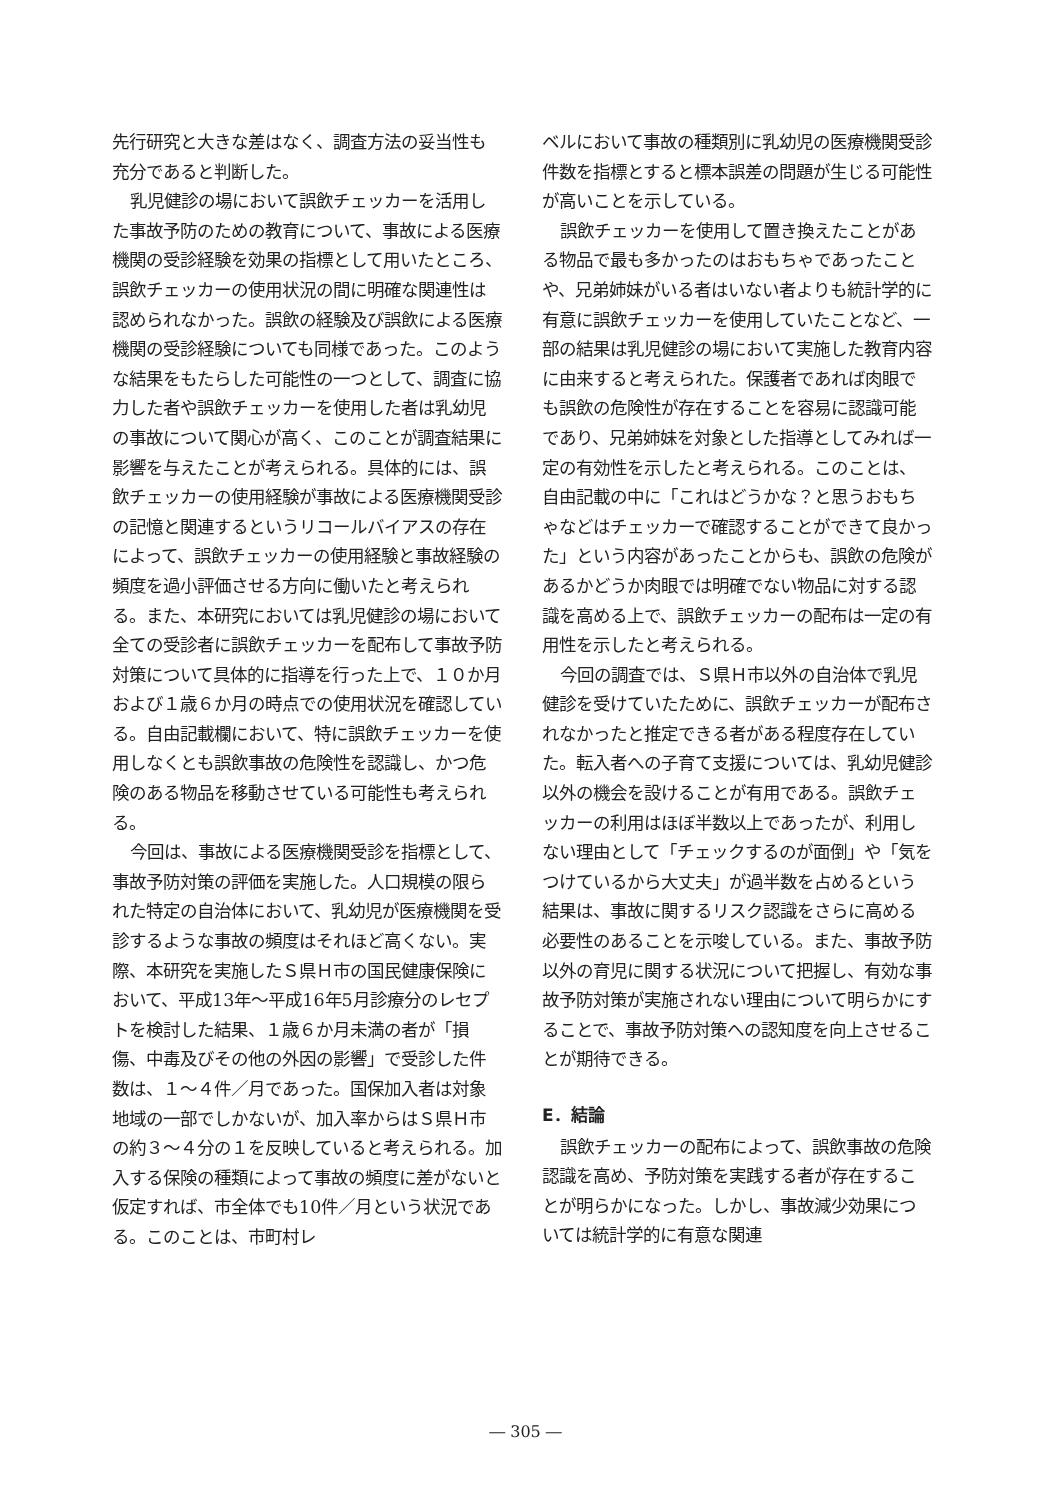先行研究と大きな差はなく、調査方法の妥当性も充分であると判断した。
乳児健診の場において誤飲チェッカーを活用した事故予防のための教育について、事故による医療機関の受診経験を効果の指標として用いたところ、誤飲チェッカーの使用状況の間に明確な関連性は認められなかった。誤飲の経験及び誤飲による医療機関の受診経験についても同様であった。このような結果をもたらした可能性の一つとして、調査に協力した者や誤飲チェッカーを使用した者は乳幼児の事故について関心が高く、このことが調査結果に影響を与えたことが考えられる。具体的には、誤飲チェッカーの使用経験が事故による医療機関受診の記憶と関連するというリコールバイアスの存在によって、誤飲チェッカーの使用経験と事故経験の頻度を過小評価させる方向に働いたと考えられる。また、本研究においては乳児健診の場において全ての受診者に誤飲チェッカーを配布して事故予防対策について具体的に指導を行った上で、１０か月および１歳６か月の時点での使用状況を確認している。自由記載欄において、特に誤飲チェッカーを使用しなくとも誤飲事故の危険性を認識し、かつ危険のある物品を移動させている可能性も考えられる。
今回は、事故による医療機関受診を指標として、事故予防対策の評価を実施した。人口規模の限られた特定の自治体において、乳幼児が医療機関を受診するような事故の頻度はそれほど高くない。実際、本研究を実施したＳ県Ｈ市の国民健康保険において、平成13年～平成16年5月診療分のレセプトを検討した結果、１歳６か月未満の者が「損傷、中毒及びその他の外因の影響」で受診した件数は、１～４件／月であった。国保加入者は対象地域の一部でしかないが、加入率からはＳ県Ｈ市の約３～４分の１を反映していると考えられる。加入する保険の種類によって事故の頻度に差がないと仮定すれば、市全体でも10件／月という状況である。このことは、市町村レ
ベルにおいて事故の種類別に乳幼児の医療機関受診件数を指標とすると標本誤差の問題が生じる可能性が高いことを示している。
誤飲チェッカーを使用して置き換えたことがある物品で最も多かったのはおもちゃであったことや、兄弟姉妹がいる者はいない者よりも統計学的に有意に誤飲チェッカーを使用していたことなど、一部の結果は乳児健診の場において実施した教育内容に由来すると考えられた。保護者であれば肉眼でも誤飲の危険性が存在することを容易に認識可能であり、兄弟姉妹を対象とした指導としてみれば一定の有効性を示したと考えられる。このことは、自由記載の中に「これはどうかな？と思うおもちゃなどはチェッカーで確認することができて良かった」という内容があったことからも、誤飲の危険があるかどうか肉眼では明確でない物品に対する認識を高める上で、誤飲チェッカーの配布は一定の有用性を示したと考えられる。
今回の調査では、Ｓ県Ｈ市以外の自治体で乳児健診を受けていたために、誤飲チェッカーが配布されなかったと推定できる者がある程度存在していた。転入者への子育て支援については、乳幼児健診以外の機会を設けることが有用である。誤飲チェッカーの利用はほぼ半数以上であったが、利用しない理由として「チェックするのが面倒」や「気をつけているから大丈夫」が過半数を占めるという結果は、事故に関するリスク認識をさらに高める必要性のあることを示唆している。また、事故予防以外の育児に関する状況について把握し、有効な事故予防対策が実施されない理由について明らかにすることで、事故予防対策への認知度を向上させることが期待できる。
E．結論
誤飲チェッカーの配布によって、誤飲事故の危険認識を高め、予防対策を実践する者が存在することが明らかになった。しかし、事故減少効果については統計学的に有意な関連
― 305 ―